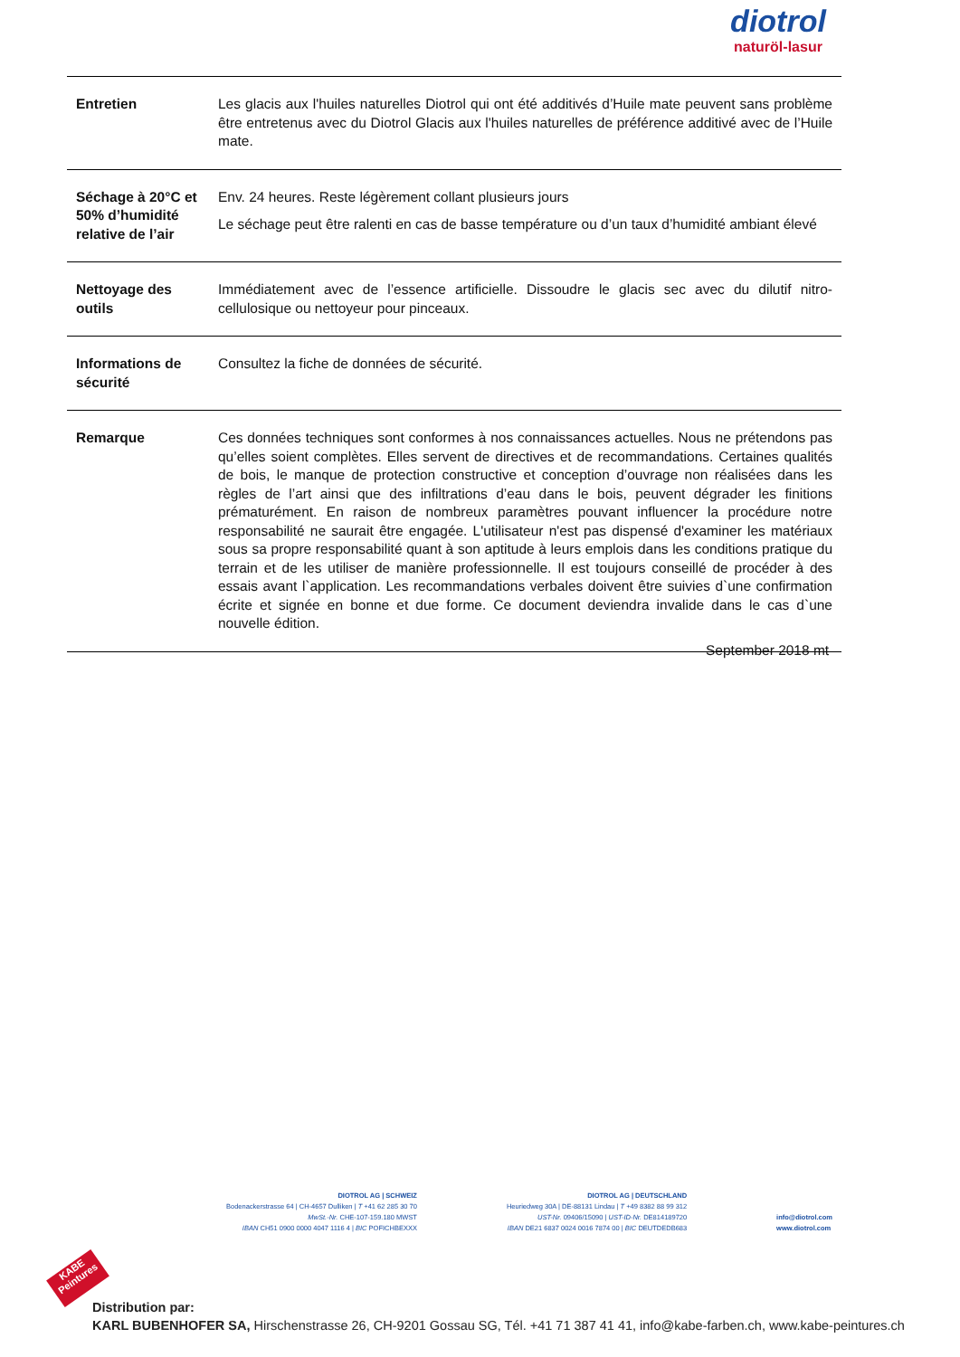diotrol
naturöl-lasur
| Entretien | Les glacis aux l'huiles naturelles Diotrol qui ont été additivés d’Huile mate peuvent sans problème être entretenus avec du Diotrol Glacis aux l'huiles naturelles de préférence additivé avec de l’Huile mate. |
| Séchage à 20°C et 50% d’humidité relative de l’air | Env. 24 heures. Reste légèrement collant plusieurs jours Le séchage peut être ralenti en cas de basse température ou d’un taux d’humidité ambiant élevé |
| Nettoyage des outils | Immédiatement avec de l’essence artificielle. Dissoudre le glacis sec avec du dilutif nitro-cellulosique ou nettoyeur pour pinceaux. |
| Informations de sécurité | Consultez la fiche de données de sécurité. |
| Remarque | Ces données techniques sont conformes à nos connaissances actuelles. Nous ne prétendons pas qu’elles soient complètes. Elles servent de directives et de recommandations. Certaines qualités de bois, le manque de protection constructive et conception d’ouvrage non réalisées dans les règles de l’art ainsi que des infiltrations d’eau dans le bois, peuvent dégrader les finitions prématurément. En raison de nombreux paramètres pouvant influencer la procédure notre responsabilité ne saurait être engagée. L'utilisateur n'est pas dispensé d'examiner les matériaux sous sa propre responsabilité quant à son aptitude à leurs emplois dans les conditions pratique du terrain et de les utiliser de manière professionnelle. Il est toujours conseillé de procéder à des essais avant l`application. Les recommandations verbales doivent être suivies d`une confirmation écrite et signée en bonne et due forme. Ce document deviendra invalide dans le cas d`une nouvelle édition. |
September 2018 mt
DIOTROL AG | SCHWEIZ
Bodenackerstrasse 64 | CH-4657 Dulliken | T +41 62 285 30 70
MwSt.-Nr. CHE-107-159.180 MWST
IBAN CH51 0900 0000 4047 1116 4 | BIC POFICHBEXXX
DIOTROL AG | DEUTSCHLAND
Heuriedweg 30A | DE-88131 Lindau | T +49 8382 88 99 312
UST-Nr. 09406/15090 | UST-ID-Nr. DE814189720
IBAN DE21 6837 0024 0016 7874 00 | BIC DEUTDEDB683
info@diotrol.com
www.diotrol.com
KABE Peintures
Distribution par:
KARL BUBENHOFER SA, Hirschenstrasse 26, CH-9201 Gossau SG, Tél. +41 71 387 41 41, info@kabe-farben.ch, www.kabe-peintures.ch